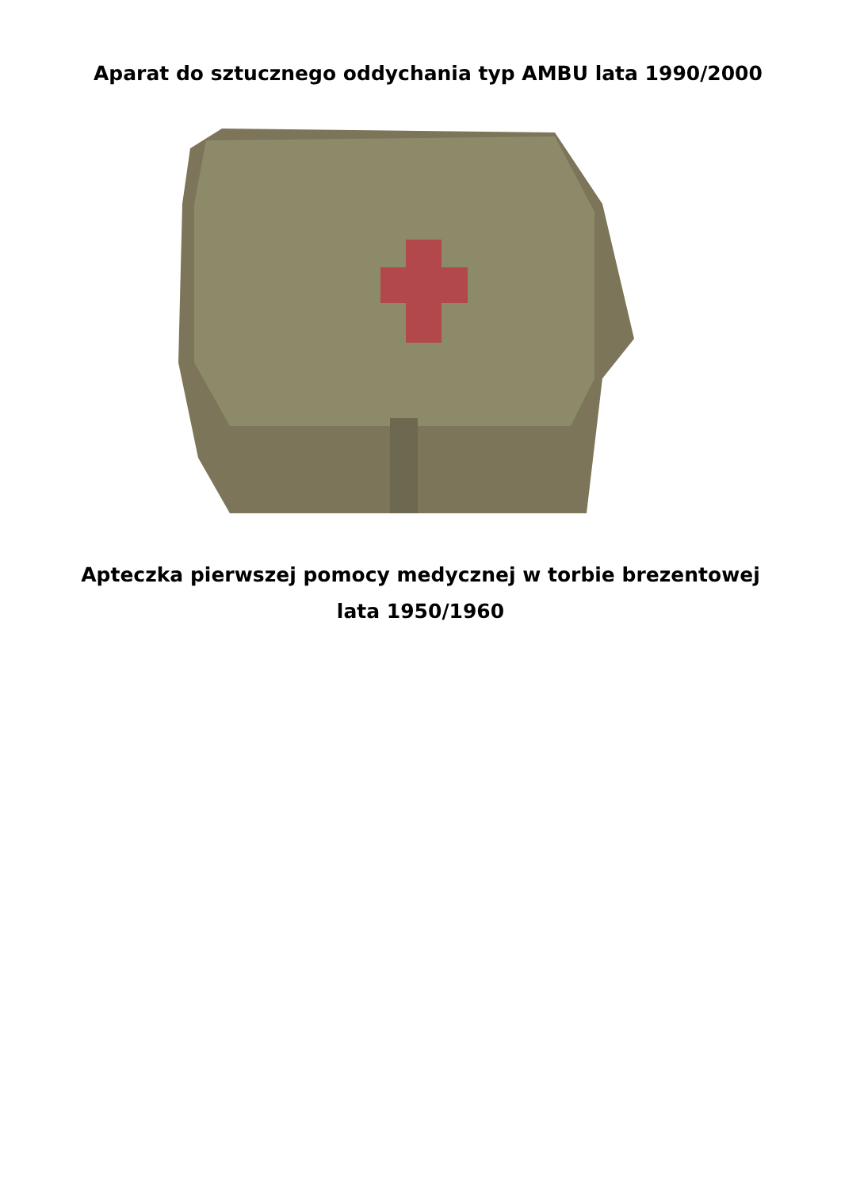Aparat do sztucznego oddychania typ AMBU lata 1990/2000
Apteczka pierwszej pomocy medycznej w torbie brezentowej
lata 1950/1960